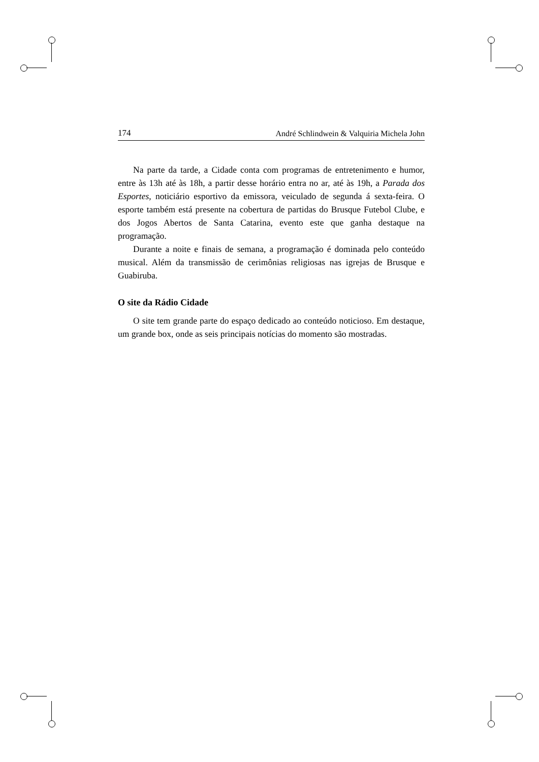174 André Schlindwein & Valquiria Michela John
Na parte da tarde, a Cidade conta com programas de entretenimento e humor, entre às 13h até às 18h, a partir desse horário entra no ar, até às 19h, a Parada dos Esportes, noticiário esportivo da emissora, veiculado de segunda á sexta-feira. O esporte também está presente na cobertura de partidas do Brusque Futebol Clube, e dos Jogos Abertos de Santa Catarina, evento este que ganha destaque na programação.
Durante a noite e finais de semana, a programação é dominada pelo conteúdo musical. Além da transmissão de cerimônias religiosas nas igrejas de Brusque e Guabiruba.
O site da Rádio Cidade
O site tem grande parte do espaço dedicado ao conteúdo noticioso. Em destaque, um grande box, onde as seis principais notícias do momento são mostradas.